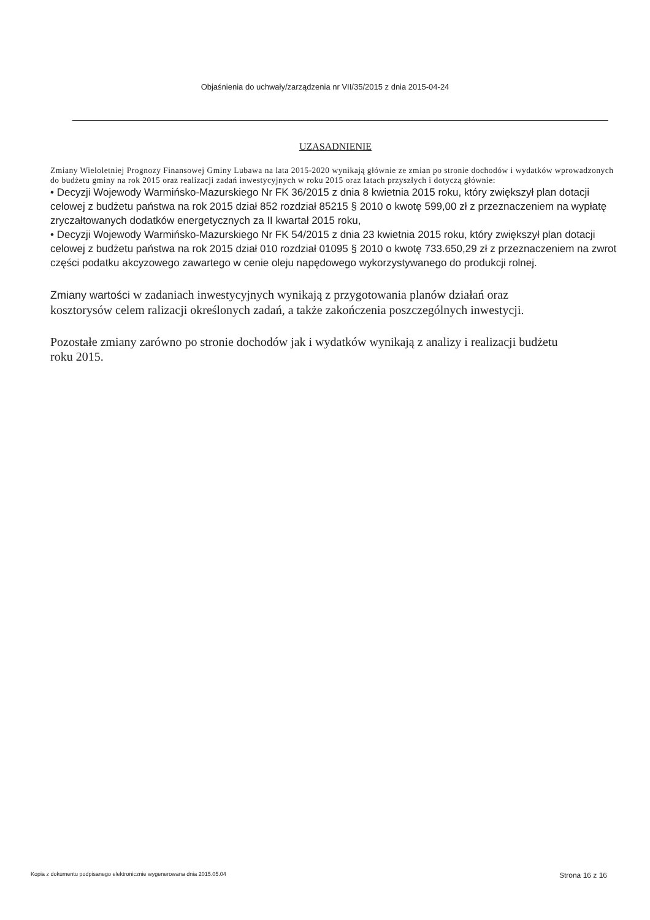Objaśnienia do uchwały/zarządzenia nr VII/35/2015 z dnia 2015-04-24
UZASADNIENIE
Zmiany Wieloletniej Prognozy Finansowej Gminy Lubawa na lata 2015-2020 wynikają głównie ze zmian po stronie dochodów i wydatków wprowadzonych do budżetu gminy na rok 2015 oraz realizacji zadań inwestycyjnych w roku 2015 oraz latach przyszłych i dotyczą głównie:
• Decyzji Wojewody Warmińsko-Mazurskiego Nr FK 36/2015 z dnia 8 kwietnia 2015 roku, który zwiększył plan dotacji celowej z budżetu państwa na rok 2015 dział 852 rozdział 85215 § 2010 o kwotę 599,00 zł z przeznaczeniem na wypłatę zryczałtowanych dodatków energetycznych za II kwartał 2015 roku,
• Decyzji Wojewody Warmińsko-Mazurskiego Nr FK 54/2015 z dnia 23 kwietnia 2015 roku, który zwiększył plan dotacji celowej z budżetu państwa na rok 2015 dział 010 rozdział 01095 § 2010 o kwotę 733.650,29 zł z przeznaczeniem na zwrot części podatku akcyzowego zawartego w cenie oleju napędowego wykorzystywanego do produkcji rolnej.
Zmiany wartości w zadaniach inwestycyjnych wynikają z przygotowania planów działań oraz kosztorysów celem ralizacji określonych zadań, a także zakończenia poszczególnych inwestycji.
Pozostałe zmiany zarówno po stronie dochodów jak i wydatków wynikają z analizy i realizacji budżetu roku 2015.
Kopia z dokumentu podpisanego elektronicznie wygenerowana dnia 2015.05.04 Strona 16 z 16